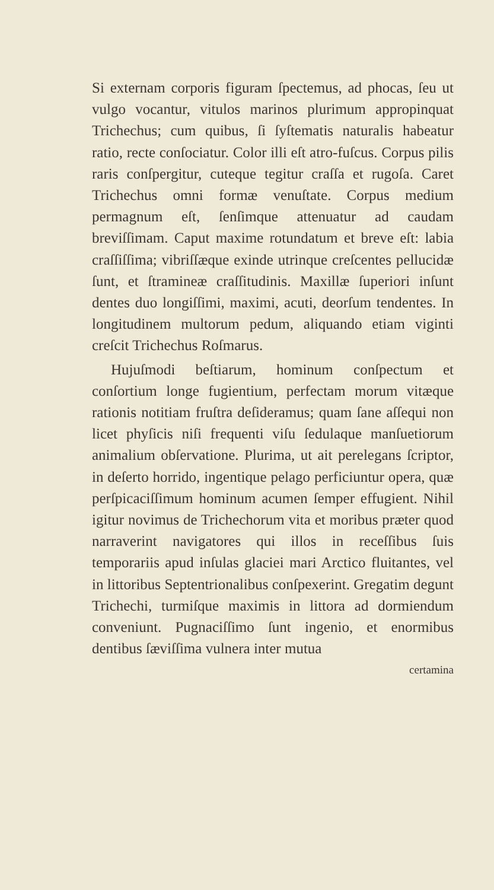Si externam corporis figuram ſpectemus, ad phocas, ſeu ut vulgo vocantur, vitulos marinos plurimum appropinquat Trichechus; cum quibus, ſi ſyſtematis naturalis habeatur ratio, recte conſociatur. Color illi eſt atro-fuſcus. Corpus pilis raris conſpergitur, cuteque tegitur craſſa et rugoſa. Caret Trichechus omni formæ venuſtate. Corpus medium permagnum eſt, ſenſimque attenuatur ad caudam breviſſimam. Caput maxime rotundatum et breve eſt: labia craſſiſſima; vibriſſæque exinde utrinque creſcentes pellucidæ ſunt, et ſtramineæ craſſitudinis. Maxillæ ſuperiori inſunt dentes duo longiſſimi, maximi, acuti, deorſum tendentes. In longitudinem multorum pedum, aliquando etiam viginti creſcit Trichechus Roſmarus.
Hujuſmodi beſtiarum, hominum conſpectum et conſortium longe fugientium, perfectam morum vitæque rationis notitiam fruſtra deſideramus; quam ſane aſſequi non licet phyſicis niſi frequenti viſu ſedulaque manſuetiorum animalium obſervatione. Plurima, ut ait perelegans ſcriptor, in deſerto horrido, ingentique pelago perficiuntur opera, quæ perſpicaciſſimum hominum acumen ſemper effugient. Nihil igitur novimus de Trichechorum vita et moribus præter quod narraverint navigatores qui illos in receſſibus ſuis temporariis apud inſulas glaciei mari Arctico fluitantes, vel in littoribus Septentrionalibus conſpexerint. Gregatim degunt Trichechi, turmiſque maximis in littora ad dormiendum conveniunt. Pugnaciſſimo ſunt ingenio, et enormibus dentibus ſæviſſima vulnera inter mutua
certamina